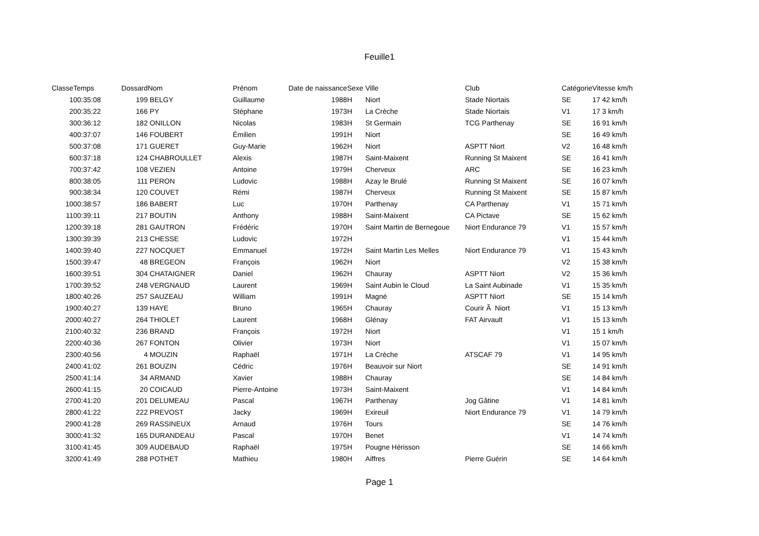Feuille1
| Classe | Temps | Dossard | Nom | Prénom | Date de naissance | Sexe | Ville | Club | Catégorie | Vitesse km/h |
| --- | --- | --- | --- | --- | --- | --- | --- | --- | --- | --- |
| 1 | 00:35:08 | 199 | BELGY | Guillaume | 1988 | H | Niort | Stade Niortais | SE | 17 42 km/h |
| 2 | 00:35:22 | 166 | PY | Stéphane | 1973 | H | La Crèche | Stade Niortais | V1 | 17 3 km/h |
| 3 | 00:36:12 | 182 | ONILLON | Nicolas | 1983 | H | St Germain | TCG Parthenay | SE | 16 91 km/h |
| 4 | 00:37:07 | 146 | FOUBERT | Émilien | 1991 | H | Niort | | SE | 16 49 km/h |
| 5 | 00:37:08 | 171 | GUERET | Guy-Marie | 1962 | H | Niort | ASPTT Niort | V2 | 16 48 km/h |
| 6 | 00:37:18 | 124 | CHABROULLET | Alexis | 1987 | H | Saint-Maixent | Running St Maixent | SE | 16 41 km/h |
| 7 | 00:37:42 | 108 | VEZIEN | Antoine | 1979 | H | Cherveux | ARC | SE | 16 23 km/h |
| 8 | 00:38:05 | 111 | PERON | Ludovic | 1988 | H | Azay le Brulé | Running St Maixent | SE | 16 07 km/h |
| 9 | 00:38:34 | 120 | COUVET | Rémi | 1987 | H | Cherveux | Running St Maixent | SE | 15 87 km/h |
| 10 | 00:38:57 | 186 | BABERT | Luc | 1970 | H | Parthenay | CA Parthenay | V1 | 15 71 km/h |
| 11 | 00:39:11 | 217 | BOUTIN | Anthony | 1988 | H | Saint-Maixent | CA Pictave | SE | 15 62 km/h |
| 12 | 00:39:18 | 281 | GAUTRON | Frédéric | 1970 | H | Saint Martin de Bernegoue | Niort Endurance 79 | V1 | 15 57 km/h |
| 13 | 00:39:39 | 213 | CHESSE | Ludovic | 1972 | H | | | V1 | 15 44 km/h |
| 14 | 00:39:40 | 227 | NOCQUET | Emmanuel | 1972 | H | Saint Martin Les Melles | Niort Endurance 79 | V1 | 15 43 km/h |
| 15 | 00:39:47 | 48 | BREGEON | François | 1962 | H | Niort | | V2 | 15 38 km/h |
| 16 | 00:39:51 | 304 | CHATAIGNER | Daniel | 1962 | H | Chauray | ASPTT Niort | V2 | 15 36 km/h |
| 17 | 00:39:52 | 248 | VERGNAUD | Laurent | 1969 | H | Saint Aubin le Cloud | La Saint Aubinade | V1 | 15 35 km/h |
| 18 | 00:40:26 | 257 | SAUZEAU | William | 1991 | H | Magné | ASPTT Niort | SE | 15 14 km/h |
| 19 | 00:40:27 | 139 | HAYE | Bruno | 1965 | H | Chauray | Courir Ã Niort | V1 | 15 13 km/h |
| 20 | 00:40:27 | 264 | THIOLET | Laurent | 1968 | H | Glénay | FAT Airvault | V1 | 15 13 km/h |
| 21 | 00:40:32 | 236 | BRAND | François | 1972 | H | Niort | | V1 | 15 1 km/h |
| 22 | 00:40:36 | 267 | FONTON | Olivier | 1973 | H | Niort | | V1 | 15 07 km/h |
| 23 | 00:40:56 | 4 | MOUZIN | Raphaël | 1971 | H | La Crèche | ATSCAF 79 | V1 | 14 95 km/h |
| 24 | 00:41:02 | 261 | BOUZIN | Cédric | 1976 | H | Beauvoir sur Niort | | SE | 14 91 km/h |
| 25 | 00:41:14 | 34 | ARMAND | Xavier | 1988 | H | Chauray | | SE | 14 84 km/h |
| 26 | 00:41:15 | 20 | COICAUD | Pierre-Antoine | 1973 | H | Saint-Maixent | | V1 | 14 84 km/h |
| 27 | 00:41:20 | 201 | DELUMEAU | Pascal | 1967 | H | Parthenay | Jog Gâtine | V1 | 14 81 km/h |
| 28 | 00:41:22 | 222 | PREVOST | Jacky | 1969 | H | Exireuil | Niort Endurance 79 | V1 | 14 79 km/h |
| 29 | 00:41:28 | 269 | RASSINEUX | Arnaud | 1976 | H | Tours | | SE | 14 76 km/h |
| 30 | 00:41:32 | 165 | DURANDEAU | Pascal | 1970 | H | Benet | | V1 | 14 74 km/h |
| 31 | 00:41:45 | 309 | AUDEBAUD | Raphaël | 1975 | H | Pougne Hérisson | | SE | 14 66 km/h |
| 32 | 00:41:49 | 288 | POTHET | Mathieu | 1980 | H | Aiffres | Pierre Guérin | SE | 14 64 km/h |
Page 1